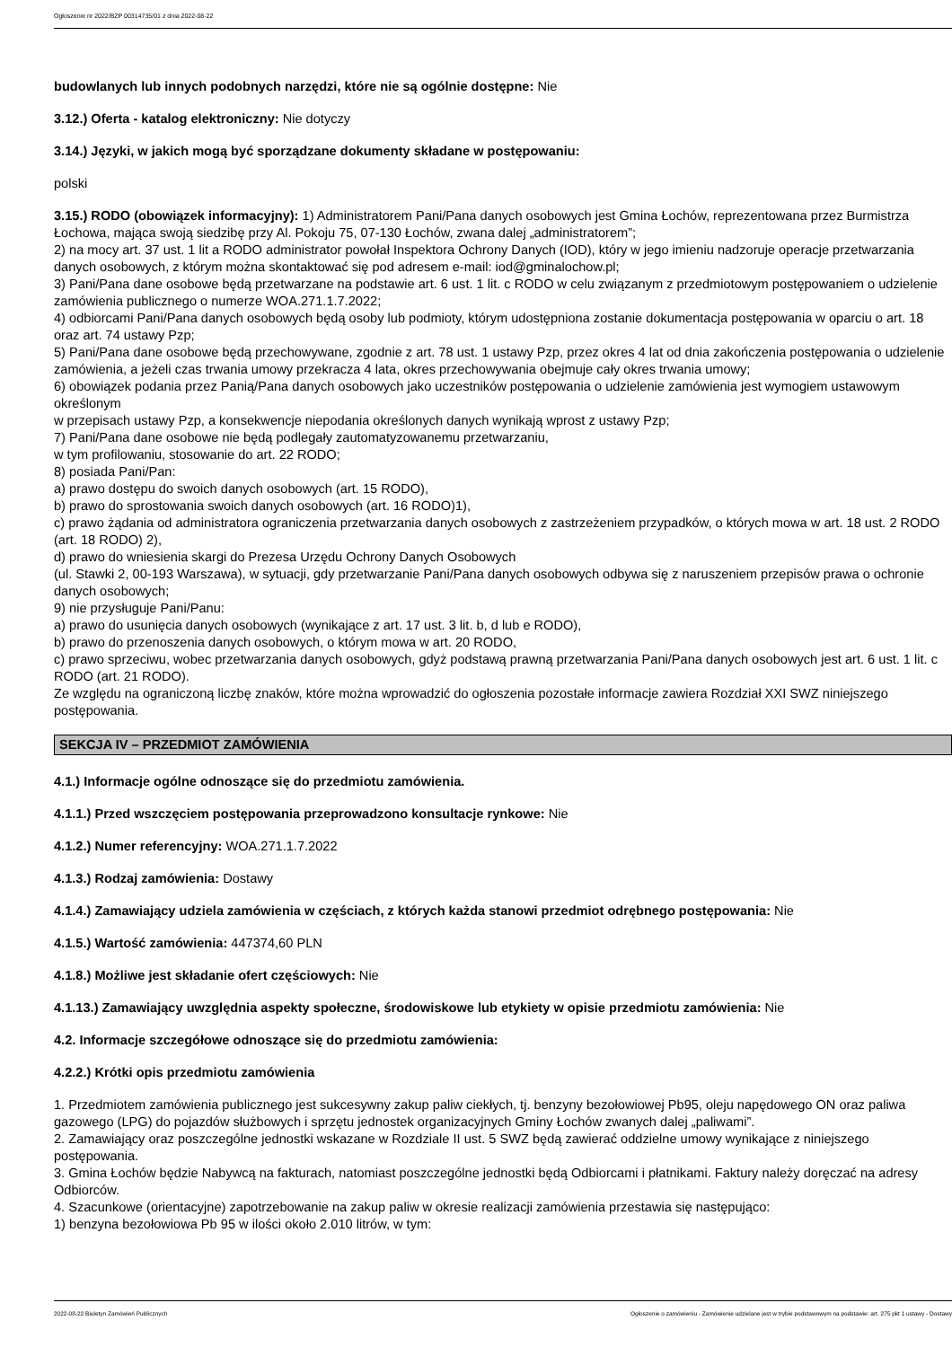Ogłoszenie nr 2022/BZP 00314735/01 z dnia 2022-08-22
budowlanych lub innych podobnych narzędzi, które nie są ogólnie dostępne: Nie
3.12.) Oferta - katalog elektroniczny: Nie dotyczy
3.14.) Języki, w jakich mogą być sporządzane dokumenty składane w postępowaniu:
polski
3.15.) RODO (obowiązek informacyjny): 1) Administratorem Pani/Pana danych osobowych jest Gmina Łochów, reprezentowana przez Burmistrza Łochowa, mająca swoją siedzibę przy Al. Pokoju 75, 07-130 Łochów, zwana dalej „administratorem”;
2) na mocy art. 37 ust. 1 lit a RODO administrator powołał Inspektora Ochrony Danych (IOD), który w jego imieniu nadzoruje operacje przetwarzania danych osobowych, z którym można skontaktować się pod adresem e-mail: iod@gminalochow.pl;
3) Pani/Pana dane osobowe będą przetwarzane na podstawie art. 6 ust. 1 lit. c RODO w celu związanym z przedmiotowym postępowaniem o udzielenie zamówienia publicznego o numerze WOA.271.1.7.2022;
4) odbiorcami Pani/Pana danych osobowych będą osoby lub podmioty, którym udostępniona zostanie dokumentacja postępowania w oparciu o art. 18 oraz art. 74 ustawy Pzp;
5) Pani/Pana dane osobowe będą przechowywane, zgodnie z art. 78 ust. 1 ustawy Pzp, przez okres 4 lat od dnia zakończenia postępowania o udzielenie zamówienia, a jeżeli czas trwania umowy przekracza 4 lata, okres przechowywania obejmuje cały okres trwania umowy;
6) obowiązek podania przez Panią/Pana danych osobowych jako uczestników postępowania o udzielenie zamówienia jest wymogiem ustawowym określonym
w przepisach ustawy Pzp, a konsekwencje niepodania określonych danych wynikają wprost z ustawy Pzp;
7) Pani/Pana dane osobowe nie będą podlegały zautomatyzowanemu przetwarzaniu,
w tym profilowaniu, stosowanie do art. 22 RODO;
8) posiada Pani/Pan:
a) prawo dostępu do swoich danych osobowych (art. 15 RODO),
b) prawo do sprostowania swoich danych osobowych (art. 16 RODO)1),
c) prawo żądania od administratora ograniczenia przetwarzania danych osobowych z zastrzeżeniem przypadków, o których mowa w art. 18 ust. 2 RODO
(art. 18 RODO) 2),
d) prawo do wniesienia skargi do Prezesa Urzędu Ochrony Danych Osobowych
(ul. Stawki 2, 00-193 Warszawa), w sytuacji, gdy przetwarzanie Pani/Pana danych osobowych odbywa się z naruszeniem przepisów prawa o ochronie danych osobowych;
9) nie przysługuje Pani/Panu:
a) prawo do usunięcia danych osobowych (wynikające z art. 17 ust. 3 lit. b, d lub e RODO),
b) prawo do przenoszenia danych osobowych, o którym mowa w art. 20 RODO,
c) prawo sprzeciwu, wobec przetwarzania danych osobowych, gdyż podstawą prawną przetwarzania Pani/Pana danych osobowych jest art. 6 ust. 1 lit. c RODO (art. 21 RODO).
Ze względu na ograniczoną liczbę znaków, które można wprowadzić do ogłoszenia pozostałe informacje zawiera Rozdział XXI SWZ niniejszego postępowania.
SEKCJA IV – PRZEDMIOT ZAMÓWIENIA
4.1.) Informacje ogólne odnoszące się do przedmiotu zamówienia.
4.1.1.) Przed wszczęciem postępowania przeprowadzono konsultacje rynkowe: Nie
4.1.2.) Numer referencyjny: WOA.271.1.7.2022
4.1.3.) Rodzaj zamówienia: Dostawy
4.1.4.) Zamawiający udziela zamówienia w częściach, z których każda stanowi przedmiot odrębnego postępowania: Nie
4.1.5.) Wartość zamówienia: 447374,60 PLN
4.1.8.) Możliwe jest składanie ofert częściowych: Nie
4.1.13.) Zamawiający uwzględnia aspekty społeczne, środowiskowe lub etykiety w opisie przedmiotu zamówienia: Nie
4.2. Informacje szczegółowe odnoszące się do przedmiotu zamówienia:
4.2.2.) Krótki opis przedmiotu zamówienia
1. Przedmiotem zamówienia publicznego jest sukcesywny zakup paliw ciekłych, tj. benzyny bezołowiowej Pb95, oleju napędowego ON oraz paliwa gazowego (LPG) do pojazdów służbowych i sprzętu jednostek organizacyjnych Gminy Łochów zwanych dalej „paliwami”.
2. Zamawiający oraz poszczególne jednostki wskazane w Rozdziale II ust. 5 SWZ będą zawierać oddzielne umowy wynikające z niniejszego postępowania.
3. Gmina Łochów będzie Nabywcą na fakturach, natomiast poszczególne jednostki będą Odbiorcami i płatnikami. Faktury należy doręczać na adresy Odbiorców.
4. Szacunkowe (orientacyjne) zapotrzebowanie na zakup paliw w okresie realizacji zamówienia przestawia się następująco:
1) benzyna bezołowiowa Pb 95 w ilości około 2.010 litrów, w tym:
2022-08-22 Biuletyn Zamówień Publicznych Ogłoszenie o zamówieniu - Zamówienie udzielane jest w trybie podstawowym na podstawie: art. 275 pkt 1 ustawy - Dostawy